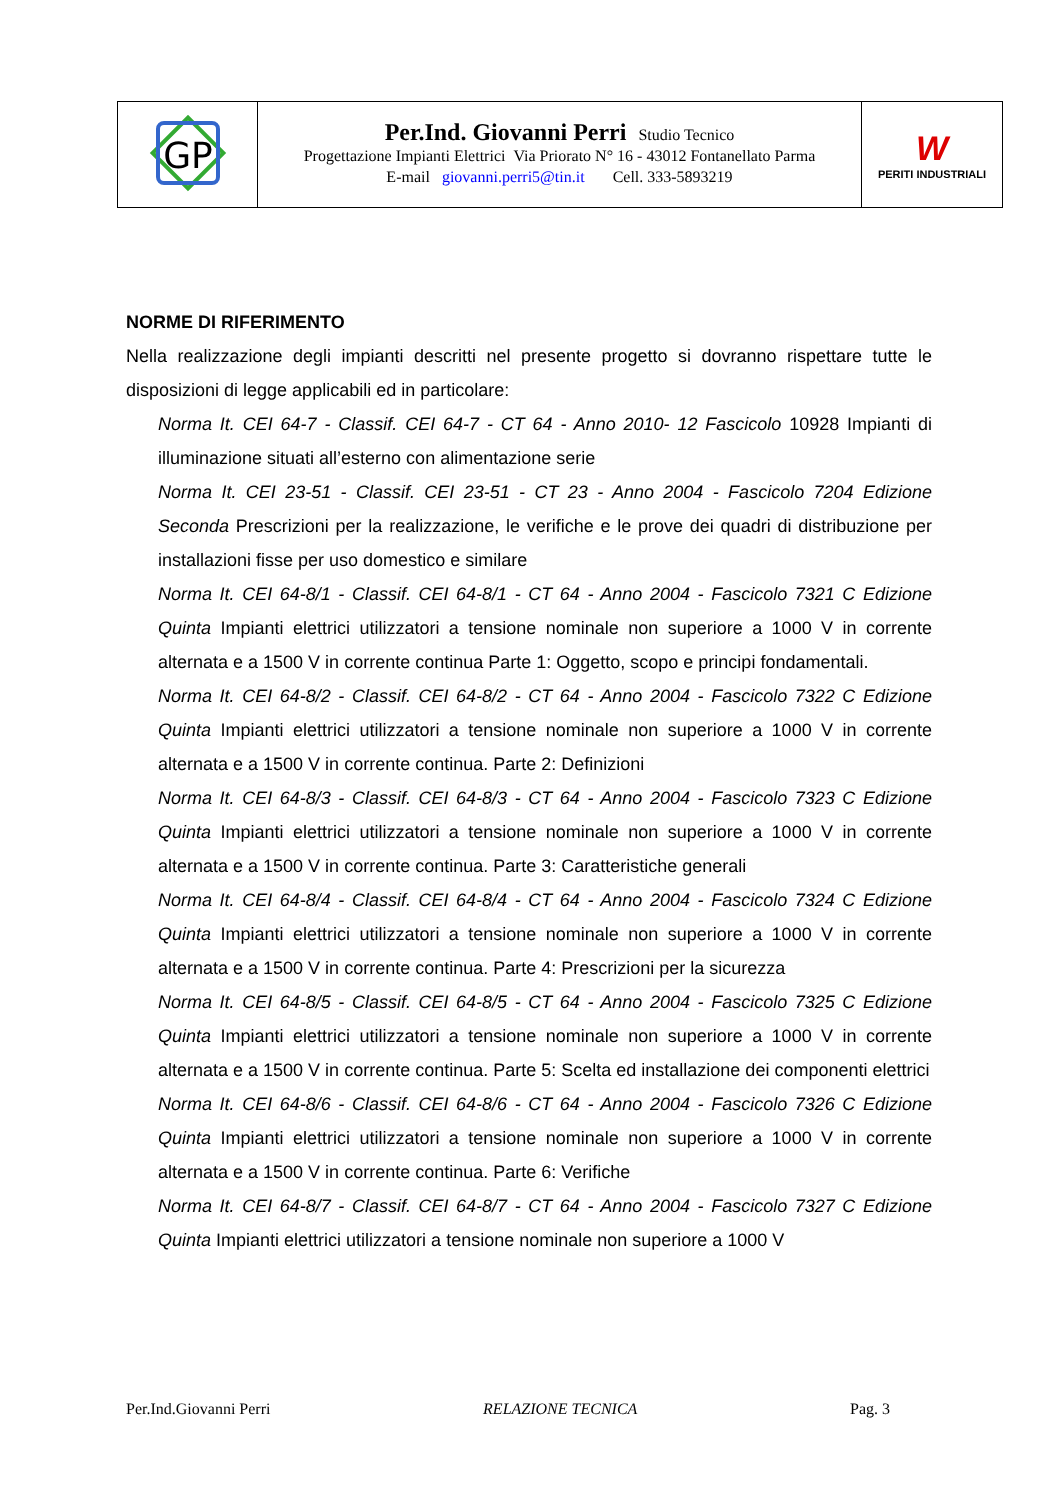| GP | Per.Ind. Giovanni Perri Studio Tecnico Progettazione Impianti Elettrici Via Priorato N° 16 - 43012 Fontanellato Parma E-mail giovanni.perri5@tin.it Cell. 333-5893219 | W PERITI INDUSTRIALI |
NORME DI RIFERIMENTO
Nella realizzazione degli impianti descritti nel presente progetto si dovranno rispettare tutte le disposizioni di legge applicabili ed in particolare:
Norma It. CEI 64-7 - Classif. CEI 64-7 - CT 64 - Anno 2010- 12 Fascicolo 10928 Impianti di illuminazione situati all’esterno con alimentazione serie
Norma It. CEI 23-51 - Classif. CEI 23-51 - CT 23 - Anno 2004 - Fascicolo 7204 Edizione Seconda Prescrizioni per la realizzazione, le verifiche e le prove dei quadri di distribuzione per installazioni fisse per uso domestico e similare
Norma It. CEI 64-8/1 - Classif. CEI 64-8/1 - CT 64 - Anno 2004 - Fascicolo 7321 C Edizione Quinta Impianti elettrici utilizzatori a tensione nominale non superiore a 1000 V in corrente alternata e a 1500 V in corrente continua Parte 1: Oggetto, scopo e principi fondamentali.
Norma It. CEI 64-8/2 - Classif. CEI 64-8/2 - CT 64 - Anno 2004 - Fascicolo 7322 C Edizione Quinta Impianti elettrici utilizzatori a tensione nominale non superiore a 1000 V in corrente alternata e a 1500 V in corrente continua. Parte 2: Definizioni
Norma It. CEI 64-8/3 - Classif. CEI 64-8/3 - CT 64 - Anno 2004 - Fascicolo 7323 C Edizione Quinta Impianti elettrici utilizzatori a tensione nominale non superiore a 1000 V in corrente alternata e a 1500 V in corrente continua. Parte 3: Caratteristiche generali
Norma It. CEI 64-8/4 - Classif. CEI 64-8/4 - CT 64 - Anno 2004 - Fascicolo 7324 C Edizione Quinta Impianti elettrici utilizzatori a tensione nominale non superiore a 1000 V in corrente alternata e a 1500 V in corrente continua. Parte 4: Prescrizioni per la sicurezza
Norma It. CEI 64-8/5 - Classif. CEI 64-8/5 - CT 64 - Anno 2004 - Fascicolo 7325 C Edizione Quinta Impianti elettrici utilizzatori a tensione nominale non superiore a 1000 V in corrente alternata e a 1500 V in corrente continua. Parte 5: Scelta ed installazione dei componenti elettrici
Norma It. CEI 64-8/6 - Classif. CEI 64-8/6 - CT 64 - Anno 2004 - Fascicolo 7326 C Edizione Quinta Impianti elettrici utilizzatori a tensione nominale non superiore a 1000 V in corrente alternata e a 1500 V in corrente continua. Parte 6: Verifiche
Norma It. CEI 64-8/7 - Classif. CEI 64-8/7 - CT 64 - Anno 2004 - Fascicolo 7327 C Edizione Quinta Impianti elettrici utilizzatori a tensione nominale non superiore a 1000 V
Per.Ind.Giovanni Perri RELAZIONE TECNICA Pag. 3